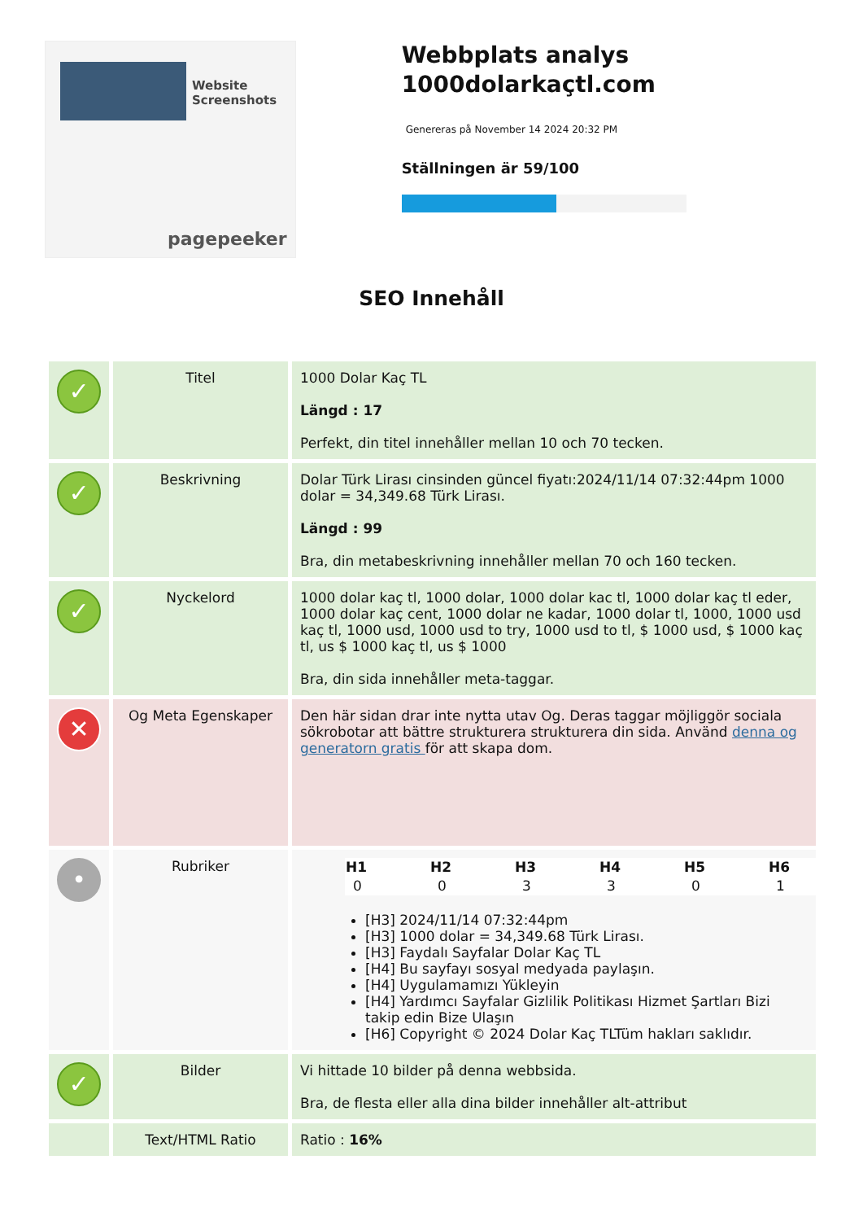Website Screenshots
pagepeeker
Webbplats analys 1000dolarkaçtl.com
Genereras på November 14 2024 20:32 PM
Ställningen är 59/100
SEO Innehåll
| ✓ | Titel | 1000 Dolar Kaç TL Längd : 17 Perfekt, din titel innehåller mellan 10 och 70 tecken. |
| ✓ | Beskrivning | Dolar Türk Lirası cinsinden güncel fiyatı:2024/11/14 07:32:44pm 1000 dolar = 34,349.68 Türk Lirası. Längd : 99 Bra, din metabeskrivning innehåller mellan 70 och 160 tecken. |
| ✓ | Nyckelord | 1000 dolar kaç tl, 1000 dolar, 1000 dolar kac tl, 1000 dolar kaç tl eder, 1000 dolar kaç cent, 1000 dolar ne kadar, 1000 dolar tl, 1000, 1000 usd kaç tl, 1000 usd, 1000 usd to try, 1000 usd to tl, $ 1000 usd, $ 1000 kaç tl, us $ 1000 kaç tl, us $ 1000 Bra, din sida innehåller meta-taggar. |
| ✕ | Og Meta Egenskaper | Den här sidan drar inte nytta utav Og. Deras taggar möjliggör sociala sökrobotar att bättre strukturera strukturera din sida. Använd denna og generatorn gratis för att skapa dom. |
| • | Rubriker | / H1 / H2 / H3 / H4 / H5 / H6 / / --- / --- / --- / --- / --- / --- / / 0 / 0 / 3 / 3 / 0 / 1 / [H3] 2024/11/14 07:32:44pm [H3] 1000 dolar = 34,349.68 Türk Lirası. [H3] Faydalı Sayfalar Dolar Kaç TL [H4] Bu sayfayı sosyal medyada paylaşın. [H4] Uygulamamızı Yükleyin [H4] Yardımcı Sayfalar Gizlilik Politikası Hizmet Şartları Bizi takip edin Bize Ulaşın [H6] Copyright © 2024 Dolar Kaç TLTüm hakları saklıdır. |
| ✓ | Bilder | Vi hittade 10 bilder på denna webbsida. Bra, de flesta eller alla dina bilder innehåller alt-attribut |
| | Text/HTML Ratio | Ratio : 16% |